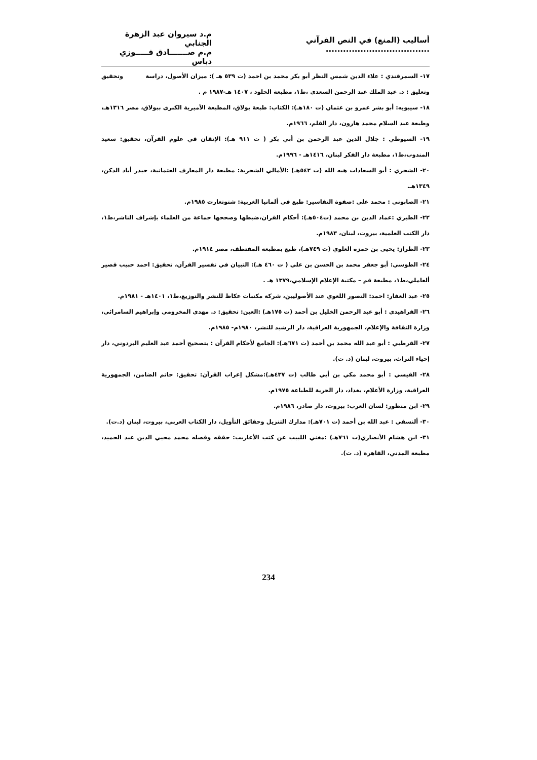أساليب (المنع) في النص القرآني ....................................
م.د سيروان عبد الزهرة الجنابي
م.م صـــــــادق فـــــوزي دباس
١٧- السمرقندي : علاء الدين شمس النظر أبو بكر محمد بن احمد (ت ٥٣٩ هـ ): ميزان الأصول، دراسة وتحقيق وتعليق : د. عبد الملك عبد الرحمن السعدي ،ط١، مطبعة الخلود ، ١٤٠٧ هـ-١٩٨٧ م .
١٨- سيبويه: أبو بشر عمرو بن عثمان (ت ١٨٠هـ): الكتاب: طبعة بولاق، المطبعة الأميرية الكبرى ببولاق، مصر ١٣١٦هـ، وطبعة عبد السلام محمد هارون، دار القلم، ١٩٦٦م.
١٩- السيوطي : جلال الدين عبد الرحمن بن أبي بكر ( ت ٩١١ هـ): الإتقان في علوم القرآن، تحقيق: سعيد المندوب،ط١، مطبعة دار الفكر لبنان، ١٤١٦هـ - ١٩٩٦م.
٢٠- الشجري : أبو السعادات هبه الله (ت ٥٤٢هـ) :الأمالي الشجرية: مطبعة دار المعارف العثمانية، حيدر أباد الدكن، ١٣٤٩هـ.
٢١- الصابوني : محمد علي :صفوة التفاسير: طبع في ألمانيا الغربية: شتوتغارت ١٩٨٥م.
٢٢- الطبري :عماد الدين بن محمد (ت٥٠٤هـ): أحكام القران،ضبطها وصححها جماعة من العلماء بإشراف الناشر،ط١، دار الكتب العلمية، بيروت، لبنان، ١٩٨٣م.
٢٣- الطراز: يحيى بن حمزة العلوي (ت ٧٤٩هـ)، طبع بمطبعة المقتطف، مصر ١٩١٤م.
٢٤- الطوسي: أبو جعفر محمد بن الحسن بن علي ( ت ٤٦٠ هـ): التبيان في تفسير القرآن، تحقيق: احمد حبيب قصير ألعاملي،ط١، مطبعة قم – مكتبة الإعلام الإسلامي،١٣٧٩ هـ .
٢٥- عبد الغفار: احمد: التصور اللغوي عند الأصوليين، شركة مكتبات عكاظ للنشر والتوزيع،ط١، ١٤٠١هـ - ١٩٨١م.
٢٦- الفراهيدي : أبو عبد الرحمن الخليل بن أحمد (ت ١٧٥هـ) :العين: تحقيق: د. مهدي المخزومي وإبراهيم السامرائي، وزارة الثقافة والإعلام، الجمهورية العراقية، دار الرشيد للنشر، ١٩٨٠م- ١٩٨٥م.
٢٧- القرطبي : أبو عبد الله محمد بن أحمد (ت ٦٧١هـ): الجامع لأحكام القرآن : بتصحيح أحمد عبد العليم البردوني، دار إحياء التراث، بيروت، لبنان (د. ت).
٢٨- القيسي : أبو محمد مكي بن أبي طالب (ت ٤٣٧هـ):مشكل إعراب القرآن: تحقيق: حاتم الضامن، الجمهورية العراقية، وزارة الأعلام، بغداد، دار الحرية للطباعة ١٩٧٥م.
٢٩- ابن منظور: لسان العرب: بيروت، دار صادر، ١٩٨٦م.
٣٠- ألنسفي : عبد الله بن أحمد (ت ٧٠١هـ): مدارك التنزيل وحقائق التأويل، دار الكتاب العربي، بيروت، لبنان (د.ت).
٣١- ابن هشام الأنصاري(ت ٧٦١هـ) :مغني اللبيب عن كتب الأعاريب: حققه وفصله محمد محيي الدين عبد الحميد، مطبعة المدني، القاهرة (د. ت).
234